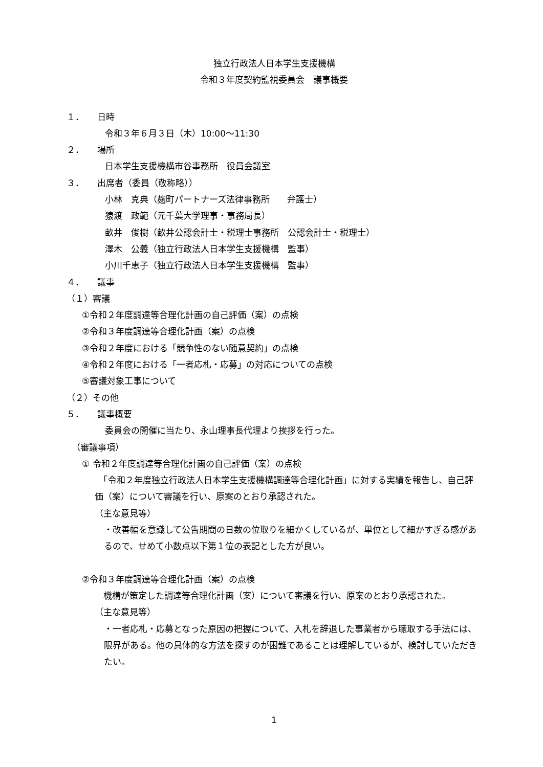独立行政法人日本学生支援機構
令和３年度契約監視委員会　議事概要
１． 日時
令和３年６月３日（木）10:00～11:30
２． 場所
日本学生支援機構市谷事務所　役員会議室
３． 出席者（委員（敬称略））
小林　克典（麹町パートナーズ法律事務所　　弁護士）
猿渡　政範（元千葉大学理事・事務局長）
畝井　俊樹（畝井公認会計士・税理士事務所　公認会計士・税理士）
澤木　公義（独立行政法人日本学生支援機構　監事）
小川千恵子（独立行政法人日本学生支援機構　監事）
４． 議事
（１）審議
①令和２年度調達等合理化計画の自己評価（案）の点検
②令和３年度調達等合理化計画（案）の点検
③令和２年度における「競争性のない随意契約」の点検
④令和２年度における「一者応札・応募」の対応についての点検
⑤審議対象工事について
（２）その他
５． 議事概要
委員会の開催に当たり、永山理事長代理より挨拶を行った。
（審議事項）
① 令和２年度調達等合理化計画の自己評価（案）の点検
　「令和２年度独立行政法人日本学生支援機構調達等合理化計画」に対する実績を報告し、自己評価（案）について審議を行い、原案のとおり承認された。
（主な意見等）
・改善幅を意識して公告期間の日数の位取りを細かくしているが、単位として細かすぎる感があるので、せめて小数点以下第１位の表記とした方が良い。
②令和３年度調達等合理化計画（案）の点検
　機構が策定した調達等合理化計画（案）について審議を行い、原案のとおり承認された。
（主な意見等）
・一者応札・応募となった原因の把握について、入札を辞退した事業者から聴取する手法には、限界がある。他の具体的な方法を探すのが困難であることは理解しているが、検討していただきたい。
1